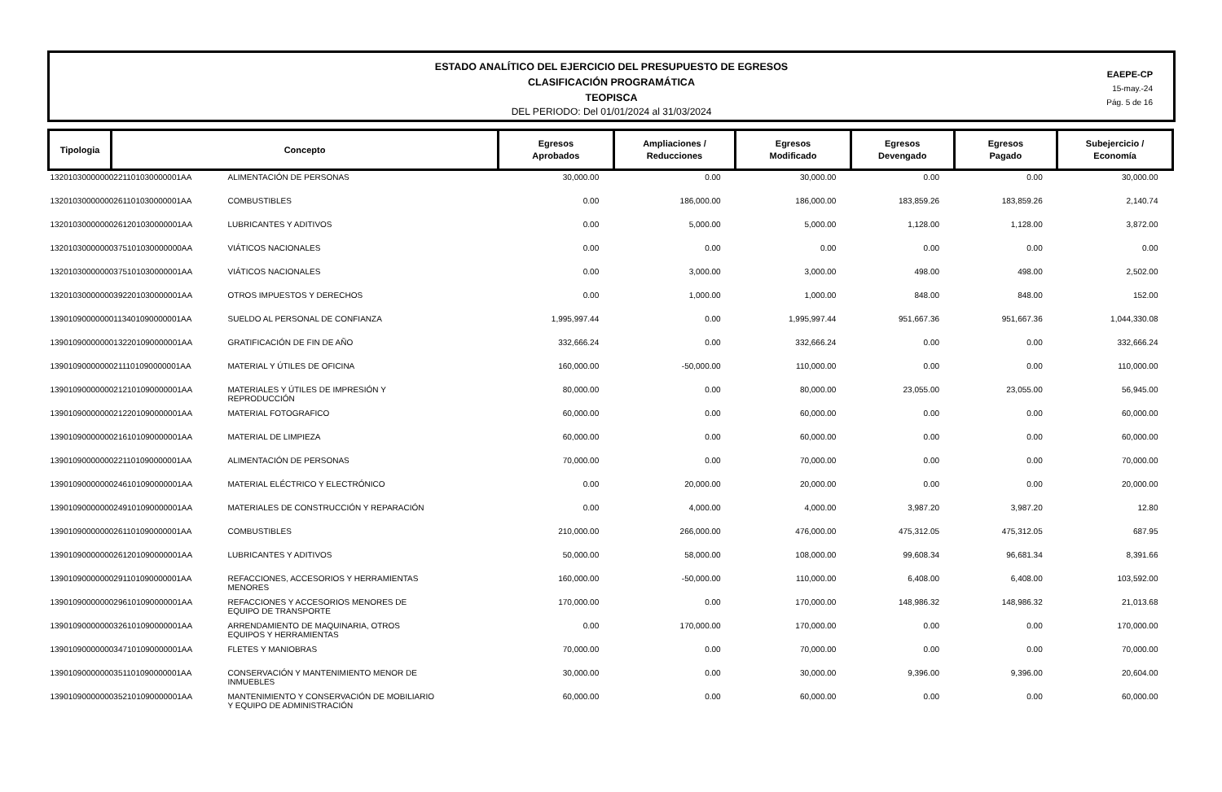ESTADO ANALÍTICO DEL EJERCICIO DEL PRESUPUESTO DE EGRESOS
CLASIFICACIÓN PROGRAMÁTICA
TEOPISCA
DEL PERIODO: Del 01/01/2024 al 31/03/2024
EAEPE-CP
15-may.-24
Pág. 5 de 16
| Tipologia | Concepto | Egresos Aprobados | Ampliaciones / Reducciones | Egresos Modificado | Egresos Devengado | Egresos Pagado | Subejercicio / Economía |
| --- | --- | --- | --- | --- | --- | --- | --- |
| 13201030000000221101030000001AA ALIMENTACIÓN DE PERSONAS | | 30,000.00 | 0.00 | 30,000.00 | 0.00 | 0.00 | 30,000.00 |
| 13201030000000261101030000001AA COMBUSTIBLES | | 0.00 | 186,000.00 | 186,000.00 | 183,859.26 | 183,859.26 | 2,140.74 |
| 13201030000000261201030000001AA LUBRICANTES Y ADITIVOS | | 0.00 | 5,000.00 | 5,000.00 | 1,128.00 | 1,128.00 | 3,872.00 |
| 13201030000000375101030000000AA VIÁTICOS NACIONALES | | 0.00 | 0.00 | 0.00 | 0.00 | 0.00 | 0.00 |
| 13201030000000375101030000001AA VIÁTICOS NACIONALES | | 0.00 | 3,000.00 | 3,000.00 | 498.00 | 498.00 | 2,502.00 |
| 13201030000000392201030000001AA OTROS IMPUESTOS Y DERECHOS | | 0.00 | 1,000.00 | 1,000.00 | 848.00 | 848.00 | 152.00 |
| 13901090000000113401090000001AA SUELDO AL PERSONAL DE CONFIANZA | | 1,995,997.44 | 0.00 | 1,995,997.44 | 951,667.36 | 951,667.36 | 1,044,330.08 |
| 13901090000000132201090000001AA GRATIFICACIÓN DE FIN DE AÑO | | 332,666.24 | 0.00 | 332,666.24 | 0.00 | 0.00 | 332,666.24 |
| 13901090000000211101090000001AA MATERIAL Y ÚTILES DE OFICINA | | 160,000.00 | -50,000.00 | 110,000.00 | 0.00 | 0.00 | 110,000.00 |
| 13901090000000212101090000001AA MATERIALES Y ÚTILES DE IMPRESIÓN Y REPRODUCCIÓN | | 80,000.00 | 0.00 | 80,000.00 | 23,055.00 | 23,055.00 | 56,945.00 |
| 13901090000000212201090000001AA MATERIAL FOTOGRAFICO | | 60,000.00 | 0.00 | 60,000.00 | 0.00 | 0.00 | 60,000.00 |
| 13901090000000216101090000001AA MATERIAL DE LIMPIEZA | | 60,000.00 | 0.00 | 60,000.00 | 0.00 | 0.00 | 60,000.00 |
| 13901090000000221101090000001AA ALIMENTACIÓN DE PERSONAS | | 70,000.00 | 0.00 | 70,000.00 | 0.00 | 0.00 | 70,000.00 |
| 13901090000000246101090000001AA MATERIAL ELÉCTRICO Y ELECTRÓNICO | | 0.00 | 20,000.00 | 20,000.00 | 0.00 | 0.00 | 20,000.00 |
| 13901090000000249101090000001AA MATERIALES DE CONSTRUCCIÓN Y REPARACIÓN | | 0.00 | 4,000.00 | 4,000.00 | 3,987.20 | 3,987.20 | 12.80 |
| 13901090000000261101090000001AA COMBUSTIBLES | | 210,000.00 | 266,000.00 | 476,000.00 | 475,312.05 | 475,312.05 | 687.95 |
| 13901090000000261201090000001AA LUBRICANTES Y ADITIVOS | | 50,000.00 | 58,000.00 | 108,000.00 | 99,608.34 | 96,681.34 | 8,391.66 |
| 13901090000000291101090000001AA REFACCIONES, ACCESORIOS Y HERRAMIENTAS MENORES | | 160,000.00 | -50,000.00 | 110,000.00 | 6,408.00 | 6,408.00 | 103,592.00 |
| 13901090000000296101090000001AA REFACCIONES Y ACCESORIOS MENORES DE EQUIPO DE TRANSPORTE | | 170,000.00 | 0.00 | 170,000.00 | 148,986.32 | 148,986.32 | 21,013.68 |
| 13901090000000326101090000001AA ARRENDAMIENTO DE MAQUINARIA, OTROS EQUIPOS Y HERRAMIENTAS | | 0.00 | 170,000.00 | 170,000.00 | 0.00 | 0.00 | 170,000.00 |
| 13901090000000347101090000001AA FLETES Y MANIOBRAS | | 70,000.00 | 0.00 | 70,000.00 | 0.00 | 0.00 | 70,000.00 |
| 13901090000000351101090000001AA CONSERVACIÓN Y MANTENIMIENTO MENOR DE INMUEBLES | | 30,000.00 | 0.00 | 30,000.00 | 9,396.00 | 9,396.00 | 20,604.00 |
| 13901090000000352101090000001AA MANTENIMIENTO Y CONSERVACIÓN DE MOBILIARIO Y EQUIPO DE ADMINISTRACIÓN | | 60,000.00 | 0.00 | 60,000.00 | 0.00 | 0.00 | 60,000.00 |